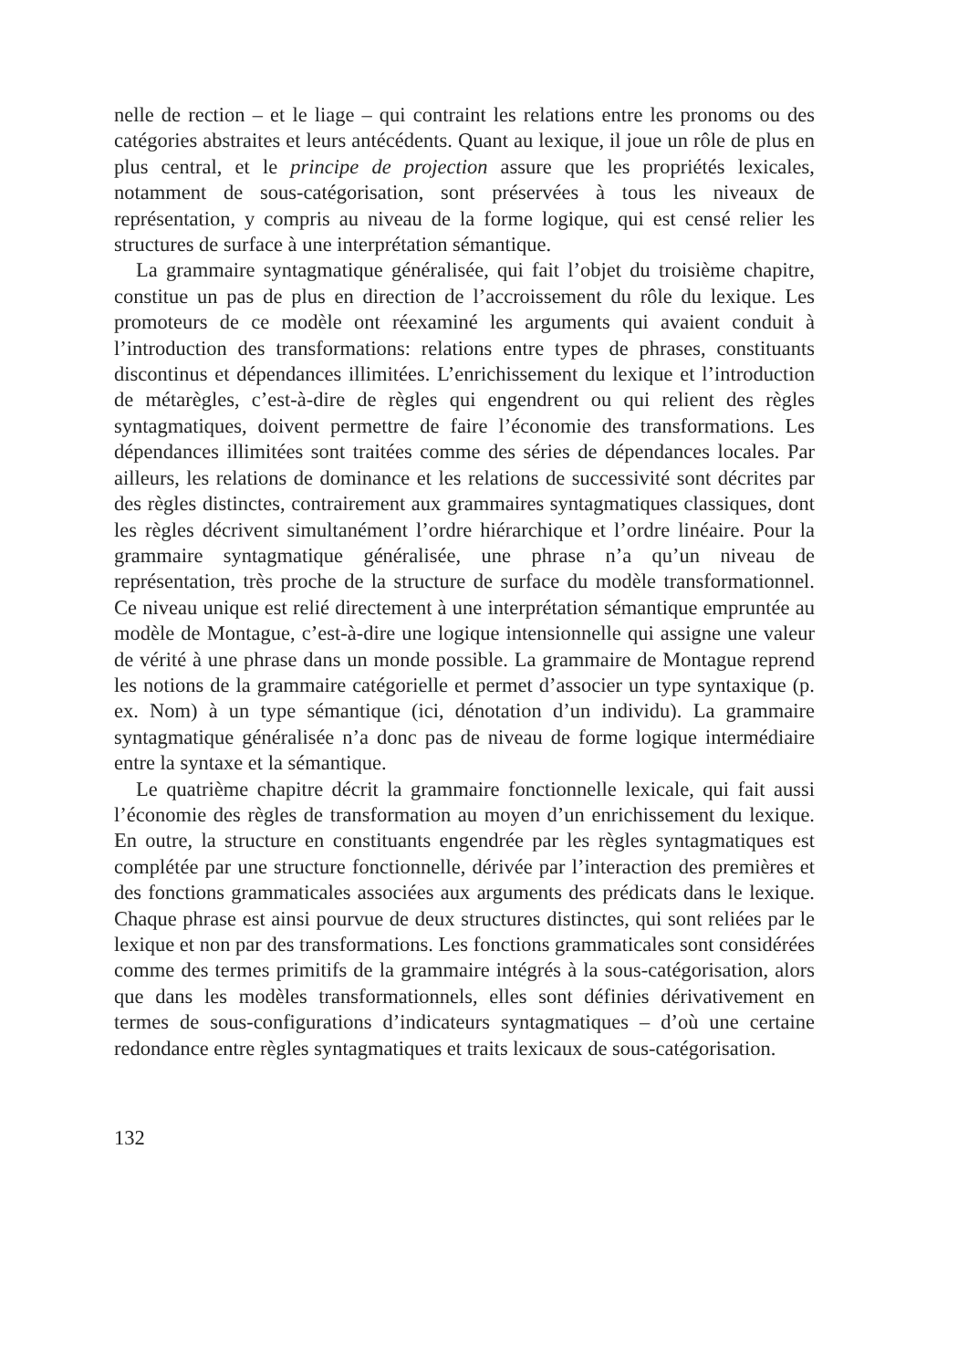nelle de rection – et le liage – qui contraint les relations entre les pronoms ou des catégories abstraites et leurs antécédents. Quant au lexique, il joue un rôle de plus en plus central, et le principe de projection assure que les propriétés lexicales, notamment de sous-catégorisation, sont préservées à tous les niveaux de représentation, y compris au niveau de la forme logique, qui est censé relier les structures de surface à une interprétation sémantique.
La grammaire syntagmatique généralisée, qui fait l’objet du troisième chapitre, constitue un pas de plus en direction de l’accroissement du rôle du lexique. Les promoteurs de ce modèle ont réexaminé les arguments qui avaient conduit à l’introduction des transformations: relations entre types de phrases, constituants discontinus et dépendances illimitées. L’enrichissement du lexique et l’introduction de métarègles, c’est-à-dire de règles qui engendrent ou qui relient des règles syntagmatiques, doivent permettre de faire l’économie des transformations. Les dépendances illimitées sont traitées comme des séries de dépendances locales. Par ailleurs, les relations de dominance et les relations de successivité sont décrites par des règles distinctes, contrairement aux grammaires syntagmatiques classiques, dont les règles décrivent simultanément l’ordre hiérarchique et l’ordre linéaire. Pour la grammaire syntagmatique généralisée, une phrase n’a qu’un niveau de représentation, très proche de la structure de surface du modèle transformationnel. Ce niveau unique est relié directement à une interprétation sémantique empruntée au modèle de Montague, c’est-à-dire une logique intensionnelle qui assigne une valeur de vérité à une phrase dans un monde possible. La grammaire de Montague reprend les notions de la grammaire catégorielle et permet d’associer un type syntaxique (p. ex. Nom) à un type sémantique (ici, dénotation d’un individu). La grammaire syntagmatique généralisée n’a donc pas de niveau de forme logique intermédiaire entre la syntaxe et la sémantique.
Le quatrième chapitre décrit la grammaire fonctionnelle lexicale, qui fait aussi l’économie des règles de transformation au moyen d’un enrichissement du lexique. En outre, la structure en constituants engendrée par les règles syntagmatiques est complétée par une structure fonctionnelle, dérivée par l’interaction des premières et des fonctions grammaticales associées aux arguments des prédicats dans le lexique. Chaque phrase est ainsi pourvue de deux structures distinctes, qui sont reliées par le lexique et non par des transformations. Les fonctions grammaticales sont considérées comme des termes primitifs de la grammaire intégrés à la sous-catégorisation, alors que dans les modèles transformationnels, elles sont définies dérivativement en termes de sous-configurations d’indicateurs syntagmatiques – d’où une certaine redondance entre règles syntagmatiques et traits lexicaux de sous-catégorisation.
132